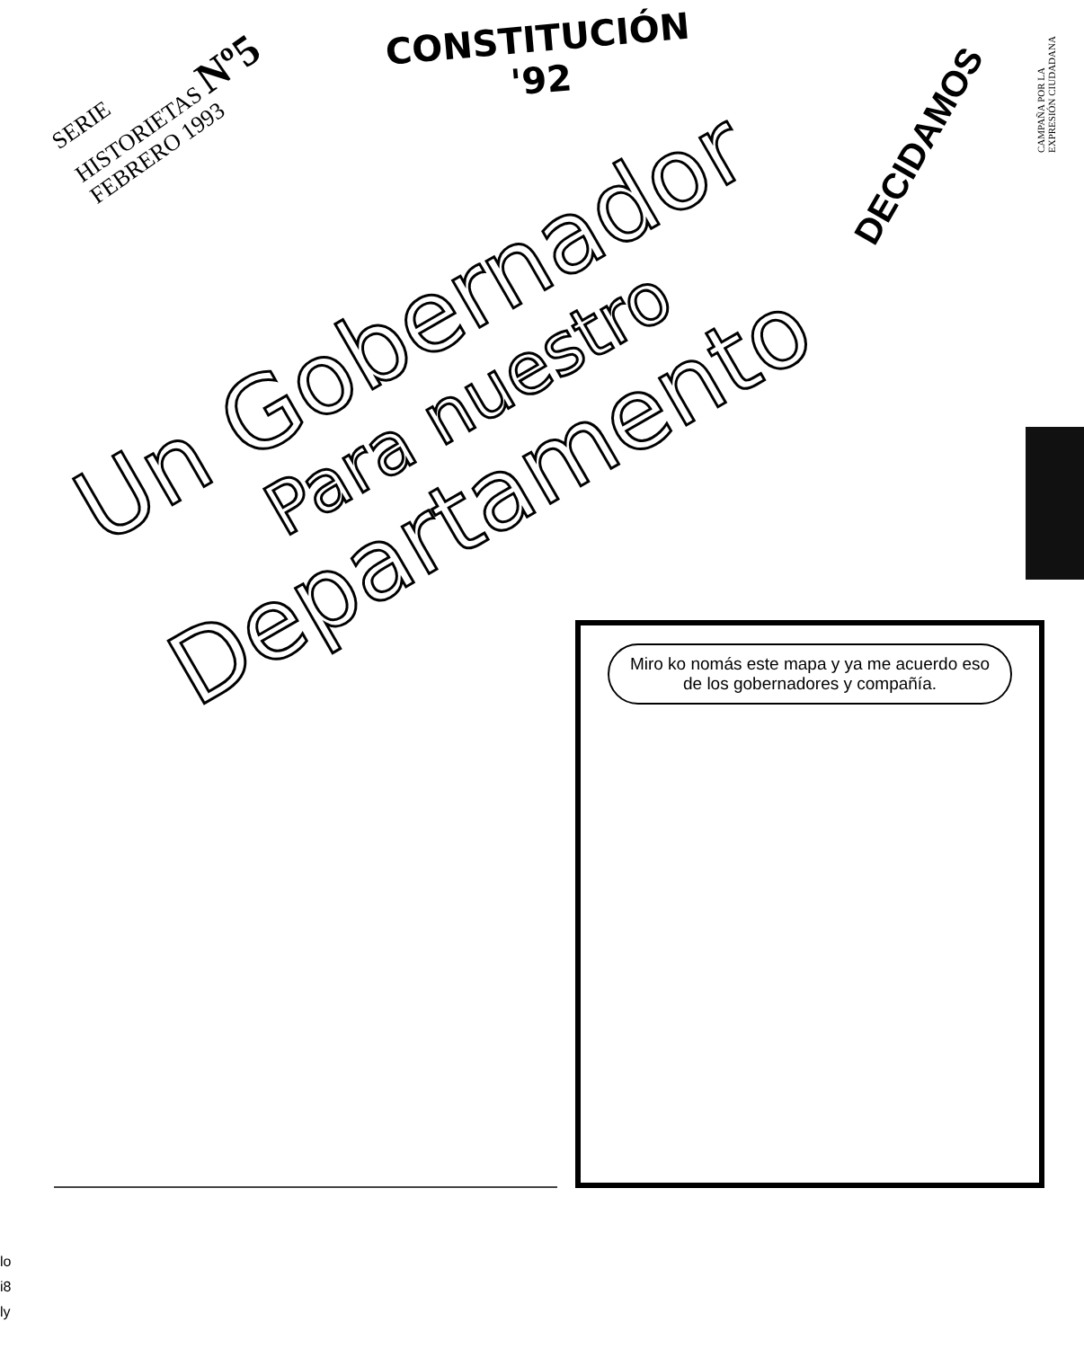SERIE
HISTORIETAS Nº5
FEBRERO 1993
CONSTITUCIÓN
'92
DECIDAMOS
CAMPAÑA POR LA EXPRESIÓN CIUDADANA
Un Gobernador
Para nuestro
Departamento
Miro ko nomás este mapa y ya me acuerdo eso de los gobernadores y compañía.
lo
i8
ly